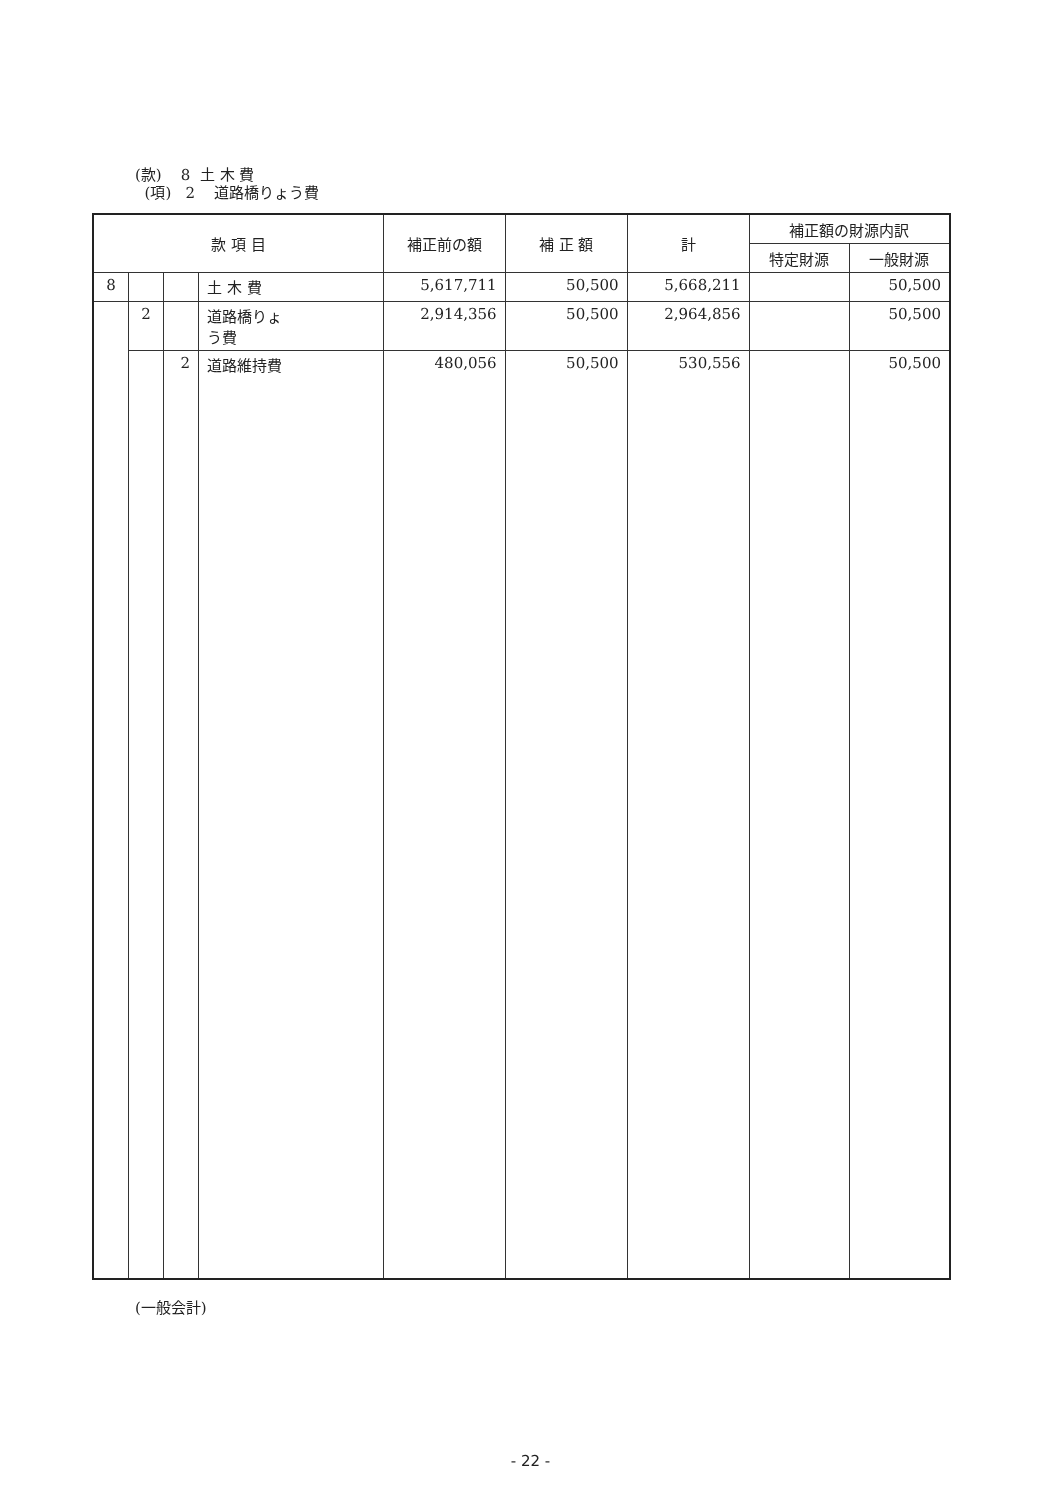(款) 8 土 木 費
(項) 2 道路橋りょう費
| 款 項 目 | | | | 補正前の額 | 補 正 額 | 計 | 補正額の財源内訳 | |
| --- | --- | --- | --- | --- | --- | --- | --- | --- |
| | | | | | | | 特定財源 | 一般財源 |
| 8 | | | 土 木 費 | 5,617,711 | 50,500 | 5,668,211 | | 50,500 |
| | 2 | | 道路橋りょ う費 | 2,914,356 | 50,500 | 2,964,856 | | 50,500 |
| | | 2 | 道路維持費 | 480,056 | 50,500 | 530,556 | | 50,500 |
(一般会計)
- 22 -